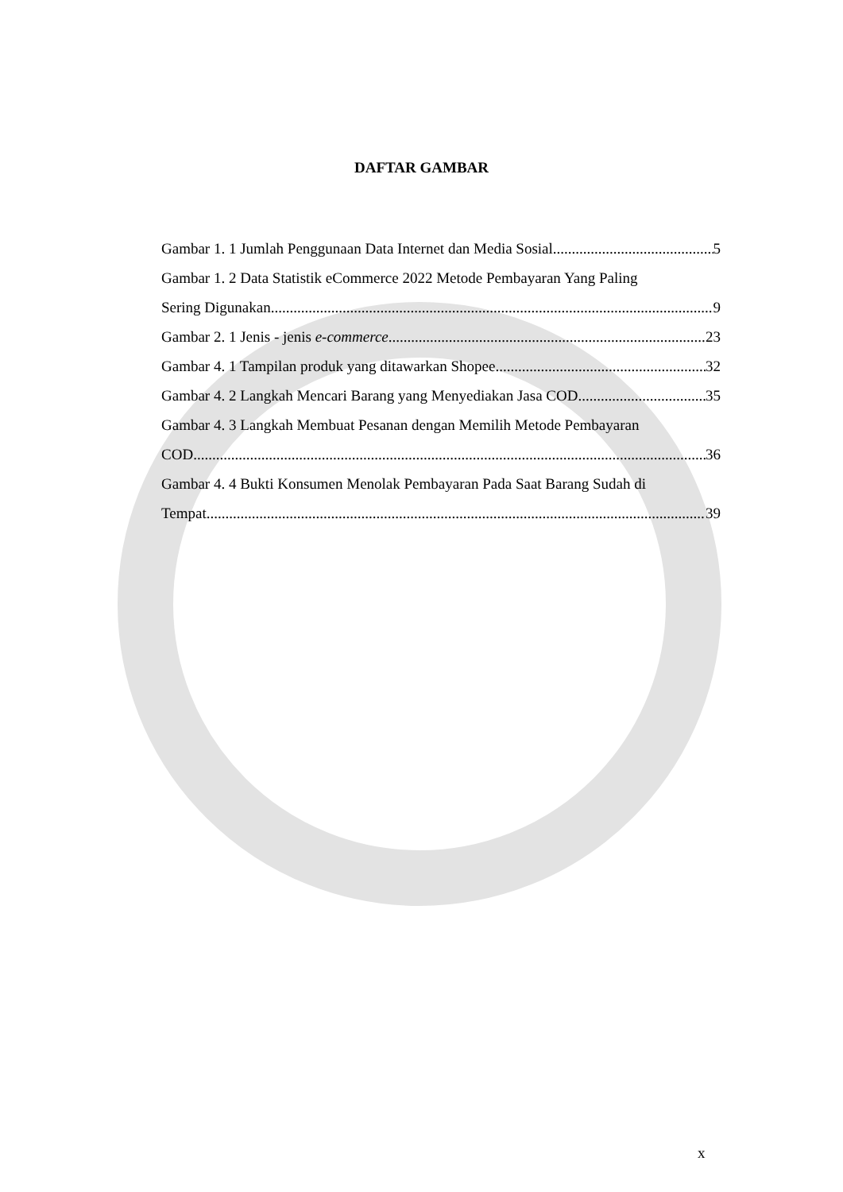DAFTAR GAMBAR
Gambar 1. 1 Jumlah Penggunaan Data Internet dan Media Sosial 5
Gambar 1. 2 Data Statistik eCommerce 2022 Metode Pembayaran Yang Paling
Sering Digunakan 9
Gambar 2. 1 Jenis - jenis e-commerce 23
Gambar 4. 1 Tampilan produk yang ditawarkan Shopee 32
Gambar 4. 2 Langkah Mencari Barang yang Menyediakan Jasa COD 35
Gambar 4. 3 Langkah Membuat Pesanan dengan Memilih Metode Pembayaran
COD 36
Gambar 4. 4 Bukti Konsumen Menolak Pembayaran Pada Saat Barang Sudah di
Tempat 39
x